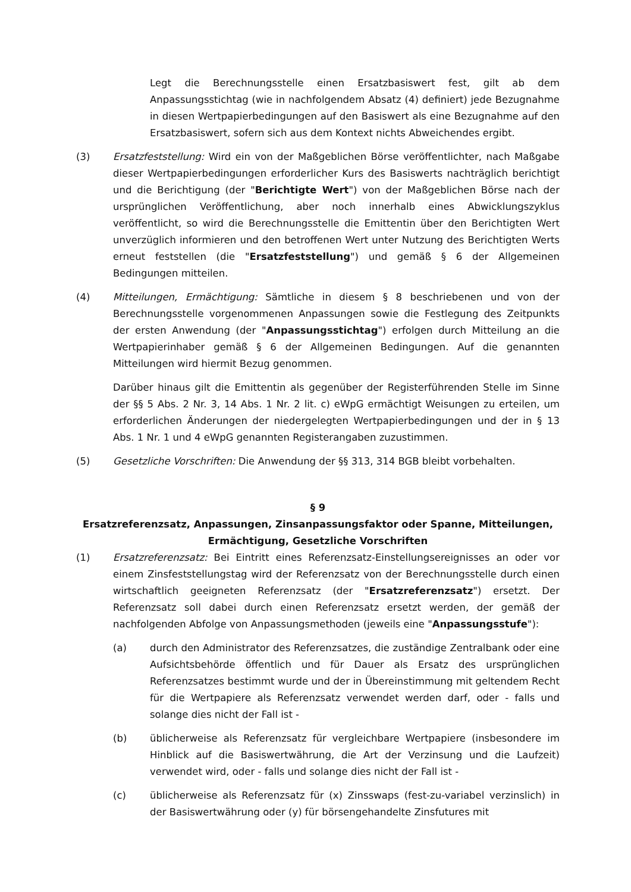Legt die Berechnungsstelle einen Ersatzbasiswert fest, gilt ab dem Anpassungsstichtag (wie in nachfolgendem Absatz (4) definiert) jede Bezugnahme in diesen Wertpapierbedingungen auf den Basiswert als eine Bezugnahme auf den Ersatzbasiswert, sofern sich aus dem Kontext nichts Abweichendes ergibt.
(3) Ersatzfeststellung: Wird ein von der Maßgeblichen Börse veröffentlichter, nach Maßgabe dieser Wertpapierbedingungen erforderlicher Kurs des Basiswerts nachträglich berichtigt und die Berichtigung (der "Berichtigte Wert") von der Maßgeblichen Börse nach der ursprünglichen Veröffentlichung, aber noch innerhalb eines Abwicklungszyklus veröffentlicht, so wird die Berechnungsstelle die Emittentin über den Berichtigten Wert unverzüglich informieren und den betroffenen Wert unter Nutzung des Berichtigten Werts erneut feststellen (die "Ersatzfeststellung") und gemäß § 6 der Allgemeinen Bedingungen mitteilen.
(4) Mitteilungen, Ermächtigung: Sämtliche in diesem § 8 beschriebenen und von der Berechnungsstelle vorgenommenen Anpassungen sowie die Festlegung des Zeitpunkts der ersten Anwendung (der "Anpassungsstichtag") erfolgen durch Mitteilung an die Wertpapierinhaber gemäß § 6 der Allgemeinen Bedingungen. Auf die genannten Mitteilungen wird hiermit Bezug genommen.
Darüber hinaus gilt die Emittentin als gegenüber der Registerführenden Stelle im Sinne der §§ 5 Abs. 2 Nr. 3, 14 Abs. 1 Nr. 2 lit. c) eWpG ermächtigt Weisungen zu erteilen, um erforderlichen Änderungen der niedergelegten Wertpapierbedingungen und der in § 13 Abs. 1 Nr. 1 und 4 eWpG genannten Registerangaben zuzustimmen.
(5) Gesetzliche Vorschriften: Die Anwendung der §§ 313, 314 BGB bleibt vorbehalten.
§ 9
Ersatzreferenzsatz, Anpassungen, Zinsanpassungsfaktor oder Spanne, Mitteilungen, Ermächtigung, Gesetzliche Vorschriften
(1) Ersatzreferenzsatz: Bei Eintritt eines Referenzsatz-Einstellungsereignisses an oder vor einem Zinsfeststellungstag wird der Referenzsatz von der Berechnungsstelle durch einen wirtschaftlich geeigneten Referenzsatz (der "Ersatzreferenzsatz") ersetzt. Der Referenzsatz soll dabei durch einen Referenzsatz ersetzt werden, der gemäß der nachfolgenden Abfolge von Anpassungsmethoden (jeweils eine "Anpassungsstufe"):
(a) durch den Administrator des Referenzsatzes, die zuständige Zentralbank oder eine Aufsichtsbehörde öffentlich und für Dauer als Ersatz des ursprünglichen Referenzsatzes bestimmt wurde und der in Übereinstimmung mit geltendem Recht für die Wertpapiere als Referenzsatz verwendet werden darf, oder - falls und solange dies nicht der Fall ist -
(b) üblicherweise als Referenzsatz für vergleichbare Wertpapiere (insbesondere im Hinblick auf die Basiswertwährung, die Art der Verzinsung und die Laufzeit) verwendet wird, oder - falls und solange dies nicht der Fall ist -
(c) üblicherweise als Referenzsatz für (x) Zinsswaps (fest-zu-variabel verzinslich) in der Basiswertwährung oder (y) für börsengehandelte Zinsfutures mit